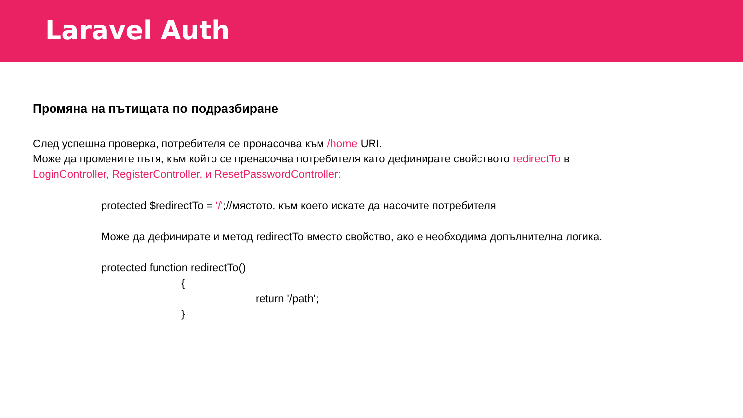Laravel Auth
Промяна на пътищата по подразбиране
След успешна проверка, потребителя се пронасочва към /home URI.
Може да промените пътя, към който се пренасочва потребителя като дефинирате свойството redirectTo в
LoginController, RegisterController, и ResetPasswordController:
protected $redirectTo = '/';//мястото, към което искате да насочите потребителя
Може да дефинирате и метод redirectTo вместо свойство, ако е необходима допълнителна логика.
protected function redirectTo()
{
return '/path';
}